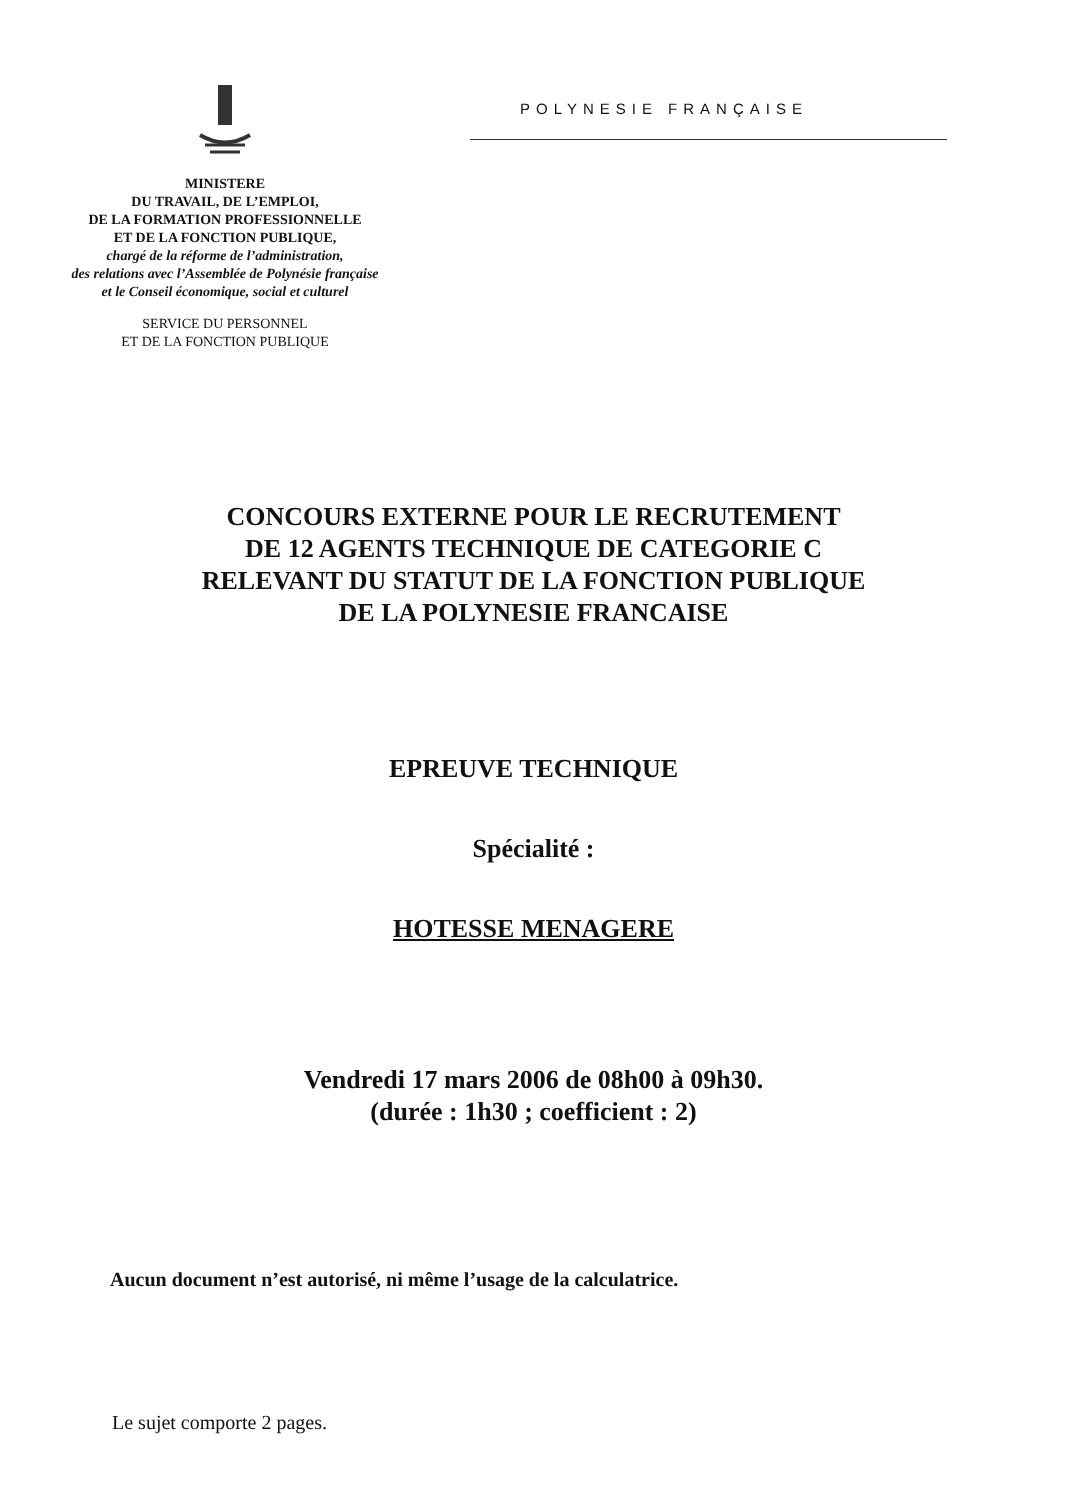MINISTERE
DU TRAVAIL, DE L’EMPLOI,
DE LA FORMATION PROFESSIONNELLE
ET DE LA FONCTION PUBLIQUE,
chargé de la réforme de l’administration,
des relations avec l’Assemblée de Polynésie française
et le Conseil économique, social et culturel
SERVICE DU PERSONNEL
ET DE LA FONCTION PUBLIQUE
POLYNESIE FRANÇAISE
CONCOURS EXTERNE POUR LE RECRUTEMENT
DE 12 AGENTS TECHNIQUE DE CATEGORIE C
RELEVANT DU STATUT DE LA FONCTION PUBLIQUE
DE LA POLYNESIE FRANCAISE
EPREUVE TECHNIQUE
Spécialité :
HOTESSE MENAGERE
Vendredi 17 mars 2006 de 08h00 à 09h30.
(durée : 1h30 ; coefficient : 2)
Aucun document n’est autorisé, ni même l’usage de la calculatrice.
Le sujet comporte 2 pages.